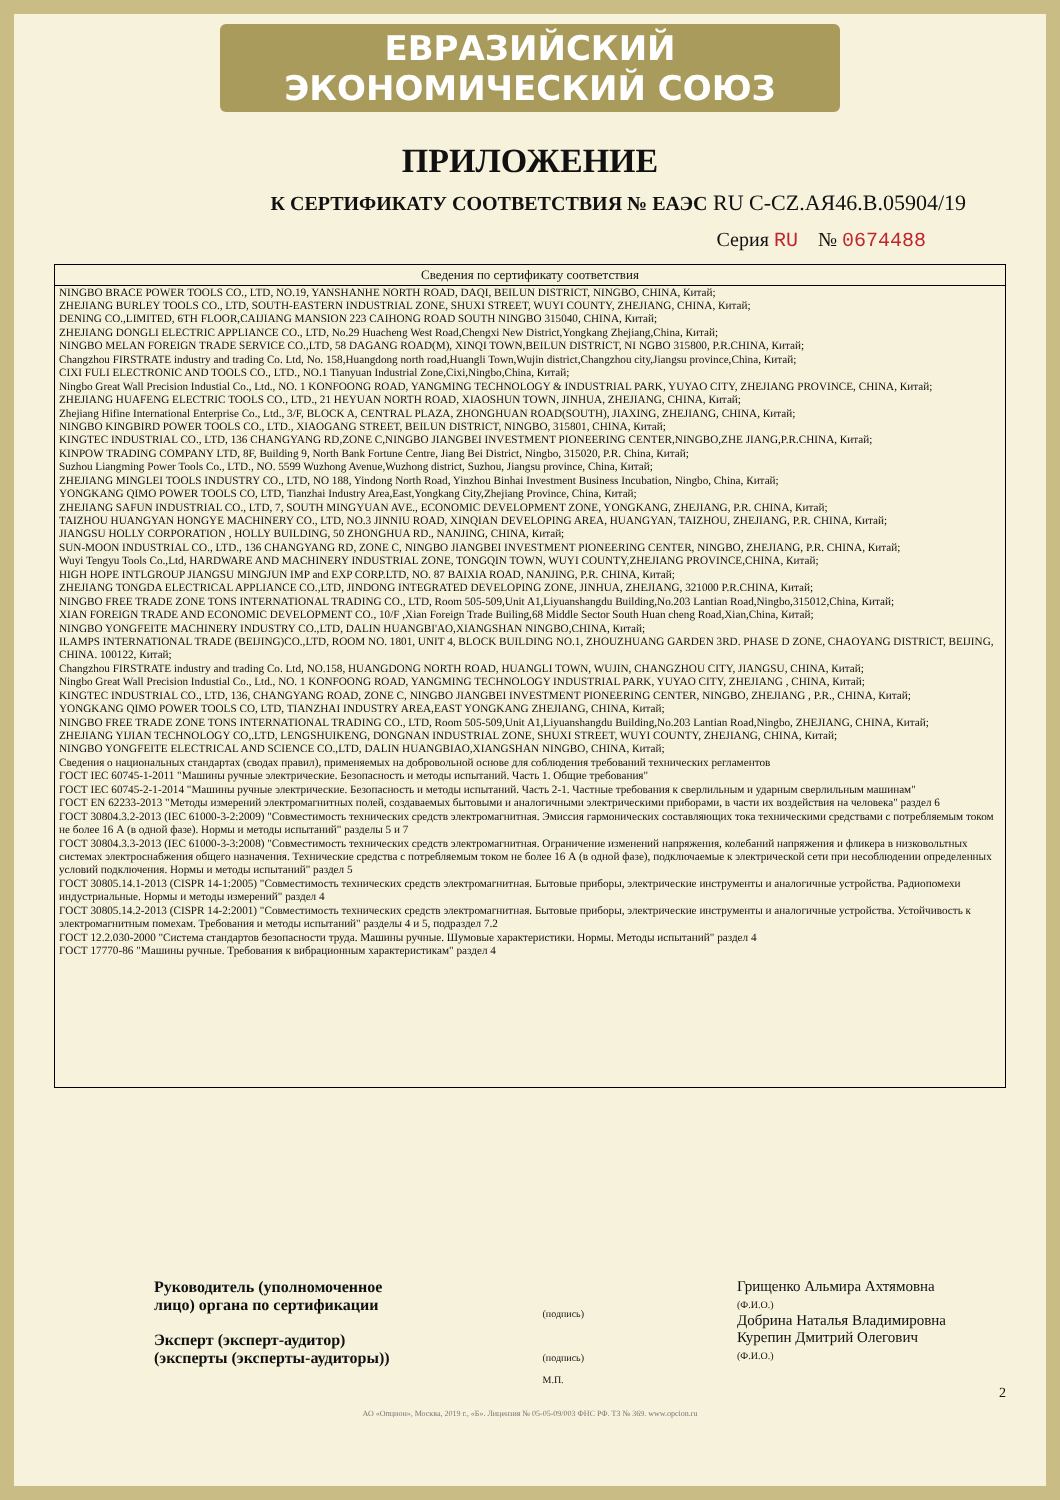ЕВРАЗИЙСКИЙ ЭКОНОМИЧЕСКИЙ СОЮЗ
ПРИЛОЖЕНИЕ
К СЕРТИФИКАТУ СООТВЕТСТВИЯ № ЕАЭС RU С-CZ.АЯ46.В.05904/19
Серия RU № 0674488
Сведения по сертификату соответствия
NINGBO BRACE POWER TOOLS CO., LTD, NO.19, YANSHANHE NORTH ROAD, DAQI, BEILUN DISTRICT, NINGBO, CHINA, Китай;
ZHEJIANG BURLEY TOOLS CO., LTD, SOUTH-EASTERN INDUSTRIAL ZONE, SHUXI STREET, WUYI COUNTY, ZHEJIANG, CHINA, Китай;
DENING CO.,LIMITED, 6TH FLOOR,CAIJIANG MANSION 223 CAIHONG ROAD SOUTH NINGBO 315040, CHINA, Китай;
ZHEJIANG DONGLI ELECTRIC APPLIANCE CO., LTD, No.29 Huacheng West Road,Chengxi New District,Yongkang Zhejiang,China, Китай;
NINGBO MELAN FOREIGN TRADE SERVICE CO.,LTD, 58 DAGANG ROAD(M), XINQI TOWN,BEILUN DISTRICT, NI NGBO 315800, P.R.CHINA, Китай;
Changzhou FIRSTRATE industry and trading Co. Ltd, No. 158,Huangdong north road,Huangli Town,Wujin district,Changzhou city,Jiangsu province,China, Китай;
CIXI FULI ELECTRONIC AND TOOLS CO., LTD., NO.1 Tianyuan Industrial Zone,Cixi,Ningbo,China, Китай;
Ningbo Great Wall Precision Industial Co., Ltd., NO. 1 KONFOONG ROAD, YANGMING TECHNOLOGY & INDUSTRIAL PARK, YUYAO CITY, ZHEJIANG PROVINCE, CHINA, Китай;
ZHEJIANG HUAFENG ELECTRIC TOOLS CO., LTD., 21 HEYUAN NORTH ROAD, XIAOSHUN TOWN, JINHUA, ZHEJIANG, CHINA, Китай;
Zhejiang Hifine International Enterprise Co., Ltd., 3/F, BLOCK A, CENTRAL PLAZA, ZHONGHUAN ROAD(SOUTH), JIAXING, ZHEJIANG, CHINA, Китай;
NINGBO KINGBIRD POWER TOOLS CO., LTD., XIAOGANG STREET, BEILUN DISTRICT, NINGBO, 315801, CHINA, Китай;
KINGTEC INDUSTRIAL CO., LTD, 136 CHANGYANG RD,ZONE C,NINGBO JIANGBEI INVESTMENT PIONEERING CENTER,NINGBO,ZHE JIANG,P.R.CHINA, Китай;
KINPOW TRADING COMPANY LTD, 8F, Building 9, North Bank Fortune Centre, Jiang Bei District, Ningbo, 315020, P.R. China, Китай;
Suzhou Liangming Power Tools Co., LTD., NO. 5599 Wuzhong Avenue,Wuzhong district, Suzhou, Jiangsu province, China, Китай;
ZHEJIANG MINGLEI TOOLS INDUSTRY CO., LTD, NO 188, Yindong North Road, Yinzhou Binhai Investment Business Incubation, Ningbo, China, Китай;
YONGKANG QIMO POWER TOOLS CO, LTD, Tianzhai Industry Area,East,Yongkang City,Zhejiang Province, China, Китай;
ZHEJIANG SAFUN INDUSTRIAL CO., LTD, 7, SOUTH MINGYUAN AVE., ECONOMIC DEVELOPMENT ZONE, YONGKANG, ZHEJIANG, P.R. CHINA, Китай;
TAIZHOU HUANGYAN HONGYE MACHINERY CO., LTD, NO.3 JINNIU ROAD, XINQIAN DEVELOPING AREA, HUANGYAN, TAIZHOU, ZHEJIANG, P.R. CHINA, Китай;
JIANGSU HOLLY CORPORATION , HOLLY BUILDING, 50 ZHONGHUA RD., NANJING, CHINA, Китай;
SUN-MOON INDUSTRIAL CO., LTD., 136 CHANGYANG RD, ZONE C, NINGBO JIANGBEI INVESTMENT PIONEERING CENTER, NINGBO, ZHEJIANG, P.R. CHINA, Китай;
Wuyi Tengyu Tools Co.,Ltd, HARDWARE AND MACHINERY INDUSTRIAL ZONE, TONGQIN TOWN, WUYI COUNTY,ZHEJIANG PROVINCE,CHINA, Китай;
HIGH HOPE INTLGROUP JIANGSU MINGJUN IMP and EXP CORP.LTD, NO. 87 BAIXIA ROAD, NANJING, P.R. CHINA, Китай;
ZHEJIANG TONGDA ELECTRICAL APPLIANCE CO.,LTD, JINDONG INTEGRATED DEVELOPING ZONE, JINHUA, ZHEJIANG, 321000 P.R.CHINA, Китай;
NINGBO FREE TRADE ZONE TONS INTERNATIONAL TRADING CO., LTD, Room 505-509,Unit A1,Liyuanshangdu Building,No.203 Lantian Road,Ningbo,315012,China, Китай;
XIAN FOREIGN TRADE AND ECONOMIC DEVELOPMENT CO., 10/F ,Xian Foreign Trade Builing,68 Middle Sector South Huan cheng Road,Xian,China, Китай;
NINGBO YONGFEITE MACHINERY INDUSTRY CO.,LTD, DALIN HUANGBI'AO,XIANGSHAN NINGBO,CHINA, Китай;
ILAMPS INTERNATIONAL TRADE (BEIJING)CO.,LTD, ROOM NO. 1801, UNIT 4, BLOCK BUILDING NO.1, ZHOUZHUANG GARDEN 3RD. PHASE D ZONE, CHAOYANG DISTRICT, BEIJING, CHINA. 100122, Китай;
Changzhou FIRSTRATE industry and trading Co. Ltd, NO.158, HUANGDONG NORTH ROAD, HUANGLI TOWN, WUJIN, CHANGZHOU CITY, JIANGSU, CHINA, Китай;
Ningbo Great Wall Precision Industial Co., Ltd., NO. 1 KONFOONG ROAD, YANGMING TECHNOLOGY INDUSTRIAL PARK, YUYAO CITY, ZHEJIANG , CHINA, Китай;
KINGTEC INDUSTRIAL CO., LTD, 136, CHANGYANG ROAD, ZONE C, NINGBO JIANGBEI INVESTMENT PIONEERING CENTER, NINGBO, ZHEJIANG , P.R., CHINA, Китай;
YONGKANG QIMO POWER TOOLS CO, LTD, TIANZHAI INDUSTRY AREA,EAST YONGKANG ZHEJIANG, CHINA, Китай;
NINGBO FREE TRADE ZONE TONS INTERNATIONAL TRADING CO., LTD, Room 505-509,Unit A1,Liyuanshangdu Building,No.203 Lantian Road,Ningbo, ZHEJIANG, CHINA, Китай;
ZHEJIANG YIJIAN TECHNOLOGY CO,.LTD, LENGSHUIKENG, DONGNAN INDUSTRIAL ZONE, SHUXI STREET, WUYI COUNTY, ZHEJIANG, CHINA, Китай;
NINGBO YONGFEITE ELECTRICAL AND SCIENCE CO.,LTD, DALIN HUANGBIAO,XIANGSHAN NINGBO, CHINA, Китай;
Сведения о национальных стандартах (сводах правил), применяемых на добровольной основе для соблюдения требований технических регламентов
ГОСТ IEC 60745-1-2011 "Машины ручные электрические. Безопасность и методы испытаний. Часть 1. Общие требования"
ГОСТ IEC 60745-2-1-2014 "Машины ручные электрические. Безопасность и методы испытаний. Часть 2-1. Частные требования к сверлильным и ударным сверлильным машинам"
ГОСТ EN 62233-2013 "Методы измерений электромагнитных полей, создаваемых бытовыми и аналогичными электрическими приборами, в части их воздействия на человека" раздел 6
ГОСТ 30804.3.2-2013 (IEC 61000-3-2:2009) "Совместимость технических средств электромагнитная. Эмиссия гармонических составляющих тока техническими средствами с потребляемым током не более 16 А (в одной фазе). Нормы и методы испытаний" разделы 5 и 7
ГОСТ 30804.3.3-2013 (IEC 61000-3-3:2008) "Совместимость технических средств электромагнитная. Ограничение изменений напряжения, колебаний напряжения и фликера в низковольтных системах электроснабжения общего назначения. Технические средства с потребляемым током не более 16 А (в одной фазе), подключаемые к электрической сети при несоблюдении определенных условий подключения. Нормы и методы испытаний" раздел 5
ГОСТ 30805.14.1-2013 (CISPR 14-1:2005) "Совместимость технических средств электромагнитная. Бытовые приборы, электрические инструменты и аналогичные устройства. Радиопомехи индустриальные. Нормы и методы измерений" раздел 4
ГОСТ 30805.14.2-2013 (CISPR 14-2:2001) "Совместимость технических средств электромагнитная. Бытовые приборы, электрические инструменты и аналогичные устройства. Устойчивость к электромагнитным помехам. Требования и методы испытаний" разделы 4 и 5, подраздел 7.2
ГОСТ 12.2.030-2000 "Система стандартов безопасности труда. Машины ручные. Шумовые характеристики. Нормы. Методы испытаний" раздел 4
ГОСТ 17770-86 "Машины ручные. Требования к вибрационным характеристикам" раздел 4
Руководитель (уполномоченное
лицо) органа по сертификации
Эксперт (эксперт-аудитор)
(эксперты (эксперты-аудиторы))
(подпись)
(подпись)
М.П.
Грищенко Альмира Ахтямовна
(Ф.И.О.)
Добрина Наталья Владимировна
Курепин Дмитрий Олегович
(Ф.И.О.)
2
АО «Опцион», Москва, 2019 г., «Б». Лицензия № 05-05-09/003 ФНС РФ. ТЗ № 369. www.opcion.ru